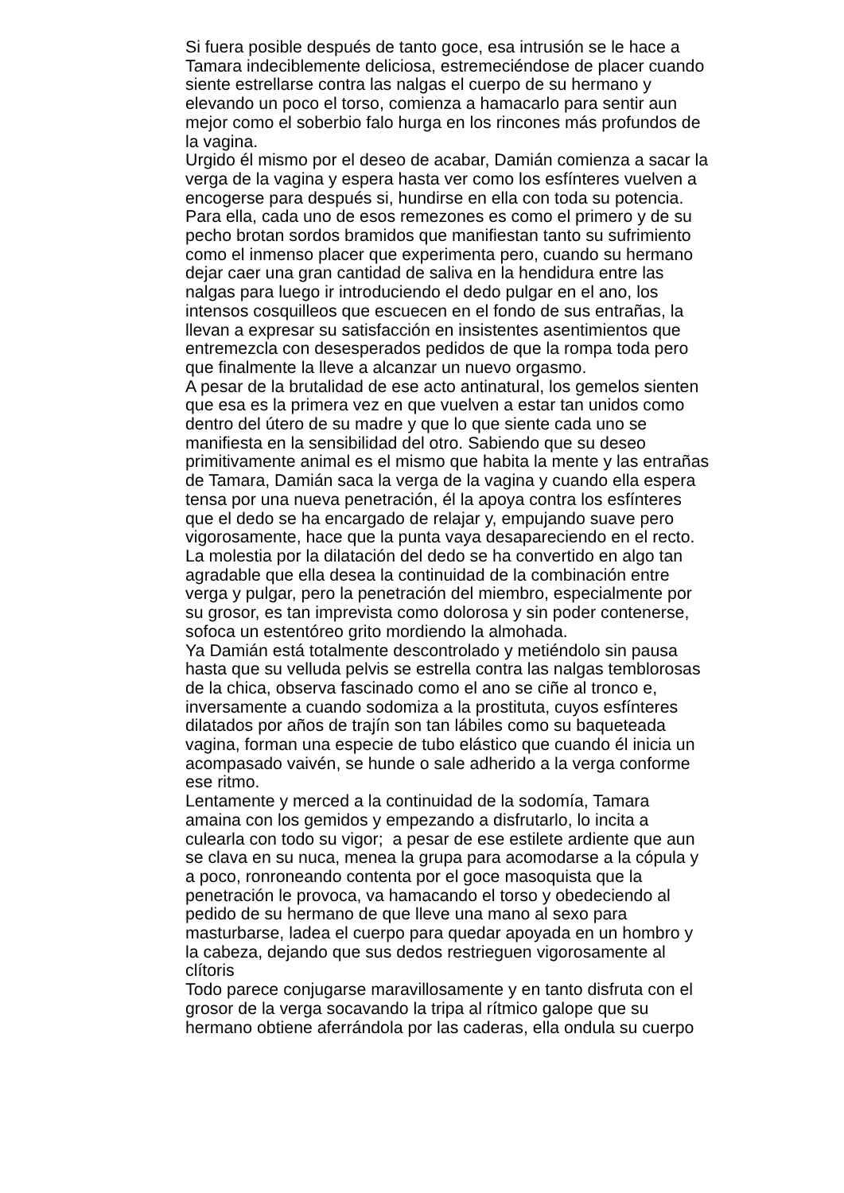Si fuera posible después de tanto goce, esa intrusión se le hace a
Tamara indeciblemente deliciosa, estremeciéndose de placer cuando
siente estrellarse contra las nalgas el cuerpo de su hermano y
elevando un poco el torso, comienza a hamacarlo para sentir aun
mejor como el soberbio falo hurga en los rincones más profundos de
la vagina.
Urgido él mismo por el deseo de acabar, Damián comienza a sacar la
verga de la vagina y espera hasta ver como los esfínteres vuelven a
encogerse para después si, hundirse en ella con toda su potencia.
Para ella, cada uno de esos remezones es como el primero y de su
pecho brotan sordos bramidos que manifiestan tanto su sufrimiento
como el inmenso placer que experimenta pero, cuando su hermano
dejar caer una gran cantidad de saliva en la hendidura entre las
nalgas para luego ir introduciendo el dedo pulgar en el ano, los
intensos cosquilleos que escuecen en el fondo de sus entrañas, la
llevan a expresar su satisfacción en insistentes asentimientos que
entremezcla con desesperados pedidos de que la rompa toda pero
que finalmente la lleve a alcanzar un nuevo orgasmo.
A pesar de la brutalidad de ese acto antinatural, los gemelos sienten
que esa es la primera vez en que vuelven a estar tan unidos como
dentro del útero de su madre y que lo que siente cada uno se
manifiesta en la sensibilidad del otro. Sabiendo que su deseo
primitivamente animal es el mismo que habita la mente y las entrañas
de Tamara, Damián saca la verga de la vagina y cuando ella espera
tensa por una nueva penetración, él la apoya contra los esfínteres
que el dedo se ha encargado de relajar y, empujando suave pero
vigorosamente, hace que la punta vaya desapareciendo en el recto.
La molestia por la dilatación del dedo se ha convertido en algo tan
agradable que ella desea la continuidad de la combinación entre
verga y pulgar, pero la penetración del miembro, especialmente por
su grosor, es tan imprevista como dolorosa y sin poder contenerse,
sofoca un estentóreo grito mordiendo la almohada.
Ya Damián está totalmente descontrolado y metiéndolo sin pausa
hasta que su velluda pelvis se estrella contra las nalgas temblorosas
de la chica, observa fascinado como el ano se ciñe al tronco e,
inversamente a cuando sodomiza a la prostituta, cuyos esfínteres
dilatados por años de trajín son tan lábiles como su baqueteada
vagina, forman una especie de tubo elástico que cuando él inicia un
acompasado vaivén, se hunde o sale adherido a la verga conforme
ese ritmo.
Lentamente y merced a la continuidad de la sodomía, Tamara
amaina con los gemidos y empezando a disfrutarlo, lo incita a
culearla con todo su vigor; a pesar de ese estilete ardiente que aun
se clava en su nuca, menea la grupa para acomodarse a la cópula y
a poco, ronroneando contenta por el goce masoquista que la
penetración le provoca, va hamacando el torso y obedeciendo al
pedido de su hermano de que lleve una mano al sexo para
masturbarse, ladea el cuerpo para quedar apoyada en un hombro y
la cabeza, dejando que sus dedos restrieguen vigorosamente al
clítoris
Todo parece conjugarse maravillosamente y en tanto disfruta con el
grosor de la verga socavando la tripa al rítmico galope que su
hermano obtiene aferrándola por las caderas, ella ondula su cuerpo